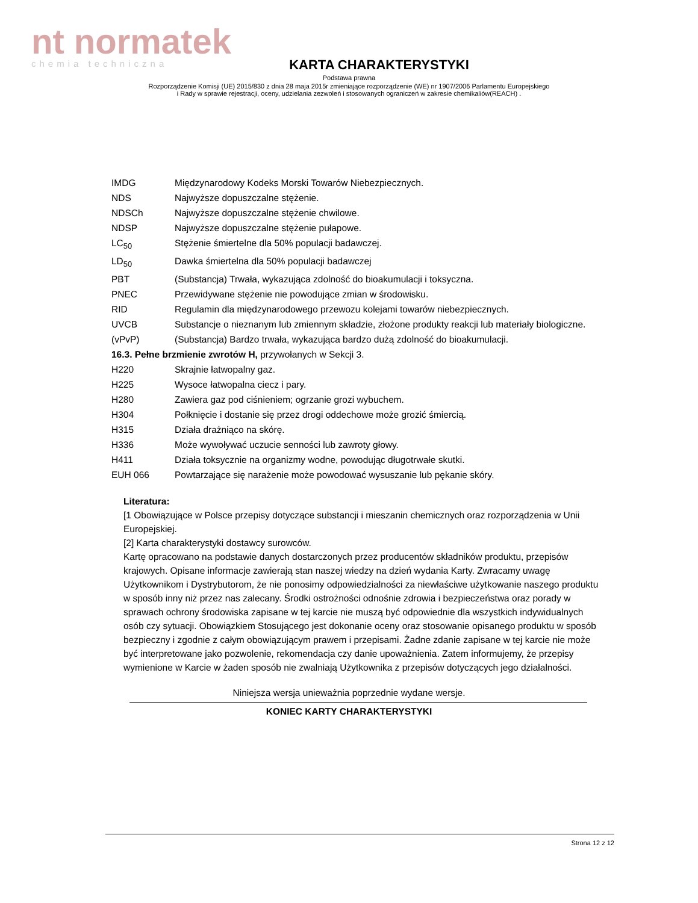nt normatek
chemia techniczna
KARTA CHARAKTERYSTYKI
Podstawa prawna
Rozporządzenie Komisji (UE) 2015/830 z dnia 28 maja 2015r zmieniające rozporządzenie (WE) nr 1907/2006 Parlamentu Europejskiego
i Rady w sprawie rejestracji, oceny, udzielania zezwoleń i stosowanych ograniczeń w zakresie chemikaliów(REACH) .
IMDG Międzynarodowy Kodeks Morski Towarów Niebezpiecznych.
NDS Najwyższe dopuszczalne stężenie.
NDSCh Najwyższe dopuszczalne stężenie chwilowe.
NDSP Najwyższe dopuszczalne stężenie pułapowe.
LC<sub>50</sub> Stężenie śmiertelne dla 50% populacji badawczej.
LD<sub>50</sub> Dawka śmiertelna dla 50% populacji badawczej
PBT (Substancja) Trwała, wykazująca zdolność do bioakumulacji i toksyczna.
PNEC Przewidywane stężenie nie powodujące zmian w środowisku.
RID Regulamin dla międzynarodowego przewozu kolejami towarów niebezpiecznych.
UVCB Substancje o nieznanym lub zmiennym składzie, złożone produkty reakcji lub materiały biologiczne.
(vPvP) (Substancja) Bardzo trwała, wykazująca bardzo dużą zdolność do bioakumulacji.
16.3. Pełne brzmienie zwrotów H, przywołanych w Sekcji 3.
H220 Skrajnie łatwopalny gaz.
H225 Wysoce łatwopalna ciecz i pary.
H280 Zawiera gaz pod ciśnieniem; ogrzanie grozi wybuchem.
H304 Połknięcie i dostanie się przez drogi oddechowe może grozić śmiercią.
H315 Działa drażniąco na skórę.
H336 Może wywoływać uczucie senności lub zawroty głowy.
H411 Działa toksycznie na organizmy wodne, powodując długotrwałe skutki.
EUH 066 Powtarzające się narażenie może powodować wysuszanie lub pękanie skóry.
Literatura:
[1 Obowiązujące w Polsce przepisy dotyczące substancji i mieszanin chemicznych oraz rozporządzenia w Unii Europejskiej.
[2] Karta charakterystyki dostawcy surowców.
Kartę opracowano na podstawie danych dostarczonych przez producentów składników produktu, przepisów krajowych. Opisane informacje zawierają stan naszej wiedzy na dzień wydania Karty. Zwracamy uwagę Użytkownikom i Dystrybutorom, że nie ponosimy odpowiedzialności za niewłaściwe użytkowanie naszego produktu w sposób inny niż przez nas zalecany. Środki ostrożności odnośnie zdrowia i bezpieczeństwa oraz porady w sprawach ochrony środowiska zapisane w tej karcie nie muszą być odpowiednie dla wszystkich indywidualnych osób czy sytuacji. Obowiązkiem Stosującego jest dokonanie oceny oraz stosowanie opisanego produktu w sposób bezpieczny i zgodnie z całym obowiązującym prawem i przepisami. Żadne zdanie zapisane w tej karcie nie może być interpretowane jako pozwolenie, rekomendacja czy danie upoważnienia. Zatem informujemy, że przepisy wymienione w Karcie w żaden sposób nie zwalniają Użytkownika z przepisów dotyczących jego działalności.
Niniejsza wersja unieważnia poprzednie wydane wersje.
KONIEC KARTY CHARAKTERYSTYKI
Strona 12 z 12